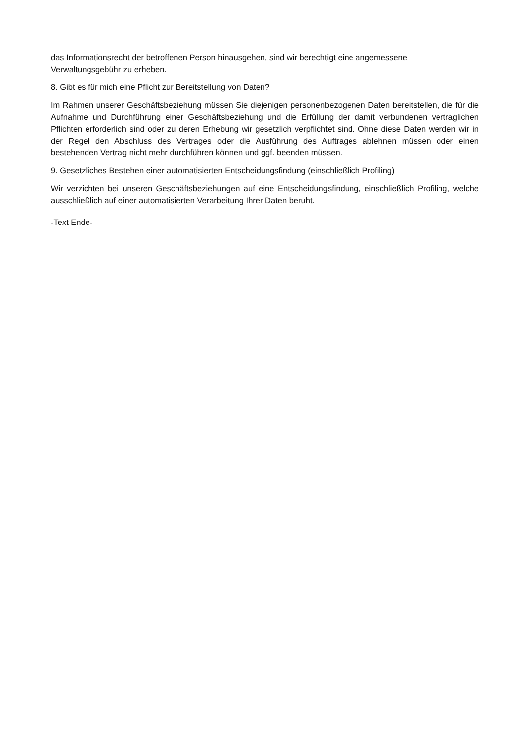das Informationsrecht der betroffenen Person hinausgehen, sind wir berechtigt eine angemessene Verwaltungsgebühr zu erheben.
8. Gibt es für mich eine Pflicht zur Bereitstellung von Daten?
Im Rahmen unserer Geschäftsbeziehung müssen Sie diejenigen personenbezogenen Daten bereitstellen, die für die Aufnahme und Durchführung einer Geschäftsbeziehung und die Erfüllung der damit verbundenen vertraglichen Pflichten erforderlich sind oder zu deren Erhebung wir gesetzlich verpflichtet sind. Ohne diese Daten werden wir in der Regel den Abschluss des Vertrages oder die Ausführung des Auftrages ablehnen müssen oder einen bestehenden Vertrag nicht mehr durchführen können und ggf. beenden müssen.
9. Gesetzliches Bestehen einer automatisierten Entscheidungsfindung (einschließlich Profiling)
Wir verzichten bei unseren Geschäftsbeziehungen auf eine Entscheidungsfindung, einschließlich Profiling, welche ausschließlich auf einer automatisierten Verarbeitung Ihrer Daten beruht.
-Text Ende-